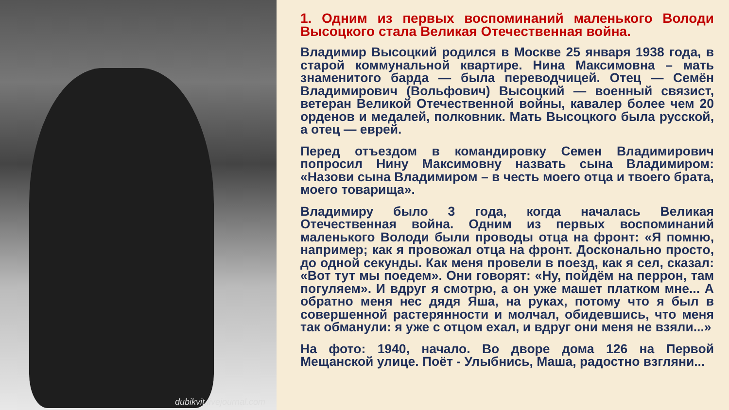dubikvit.livejournal.com
1. Одним из первых воспоминаний маленького Володи Высоцкого стала Великая Отечественная война.
Владимир Высоцкий родился в Москве 25 января 1938 года, в старой коммунальной квартире. Нина Максимовна – мать знаменитого барда — была переводчицей. Отец — Семён Владимирович (Вольфович) Высоцкий — военный связист, ветеран Великой Отечественной войны, кавалер более чем 20 орденов и медалей, полковник. Мать Высоцкого была русской, а отец — еврей.
Перед отъездом в командировку Семен Владимирович попросил Нину Максимовну назвать сына Владимиром: «Назови сына Владимиром – в честь моего отца и твоего брата, моего товарища».
Владимиру было 3 года, когда началась Великая Отечественная война. Одним из первых воспоминаний маленького Володи были проводы отца на фронт: «Я помню, например; как я провожал отца на фронт. Досконально просто, до одной секунды. Как меня провели в поезд, как я сел, сказал: «Вот тут мы поедем». Они говорят: «Ну, пойдём на перрон, там погуляем». И вдруг я смотрю, а он уже машет платком мне... А обратно меня нес дядя Яша, на руках, потому что я был в совершенной растерянности и молчал, обидевшись, что меня так обманули: я уже с отцом ехал, и вдруг они меня не взяли...»
На фото: 1940, начало. Во дворе дома 126 на Первой Мещанской улице. Поёт - Улыбнись, Маша, радостно взгляни...